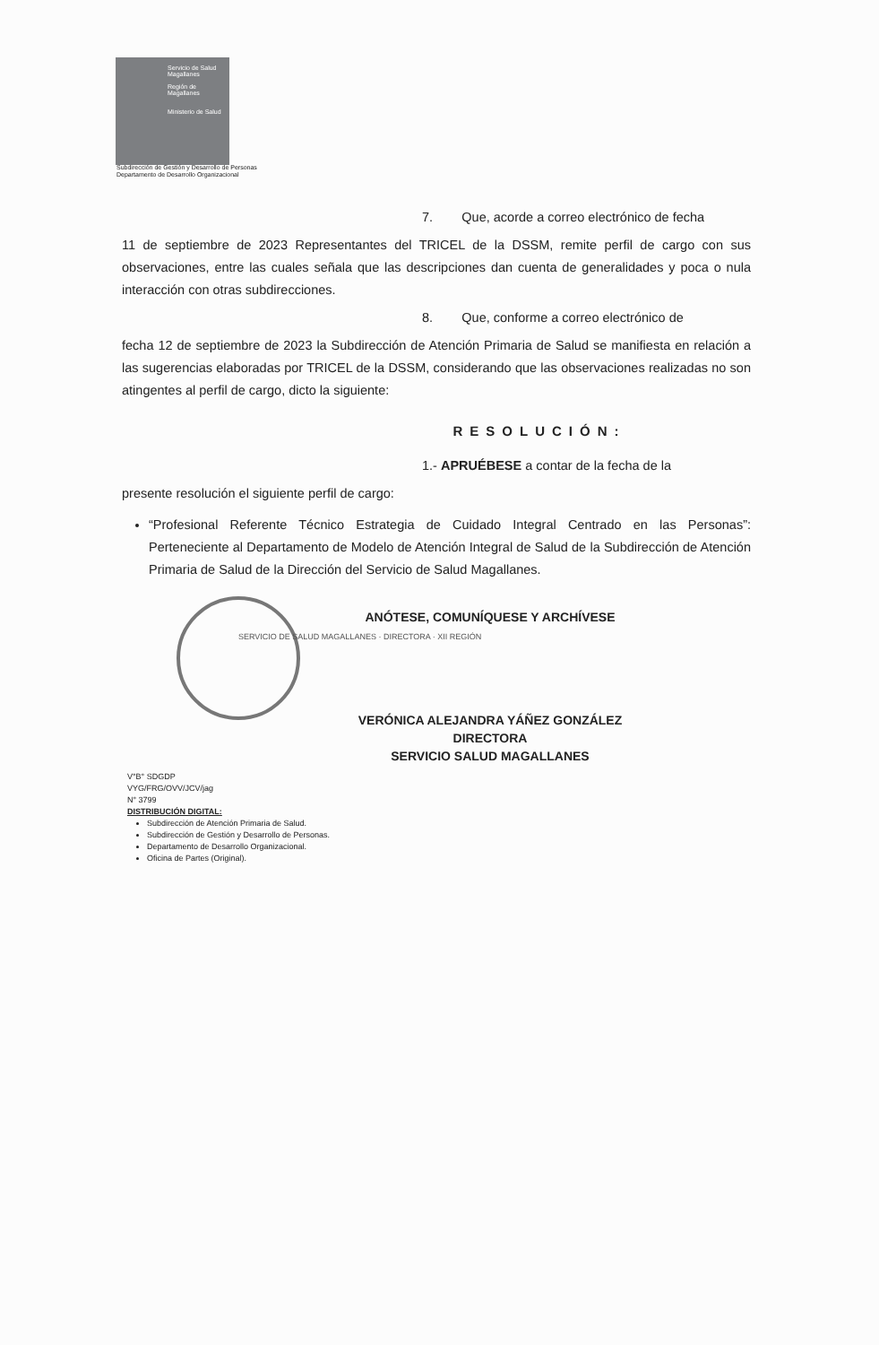Servicio de Salud Magallanes
Región de Magallanes
Ministerio de Salud
Subdirección de Gestión y Desarrollo de Personas
Departamento de Desarrollo Organizacional
7. Que, acorde a correo electrónico de fecha
11 de septiembre de 2023 Representantes del TRICEL de la DSSM, remite perfil de cargo con sus observaciones, entre las cuales señala que las descripciones dan cuenta de generalidades y poca o nula interacción con otras subdirecciones.
8. Que, conforme a correo electrónico de
fecha 12 de septiembre de 2023 la Subdirección de Atención Primaria de Salud se manifiesta en relación a las sugerencias elaboradas por TRICEL de la DSSM, considerando que las observaciones realizadas no son atingentes al perfil de cargo, dicto la siguiente:
RESOLUCIÓN:
1.- APRUÉBESE a contar de la fecha de la
presente resolución el siguiente perfil de cargo:
“Profesional Referente Técnico Estrategia de Cuidado Integral Centrado en las Personas”: Perteneciente al Departamento de Modelo de Atención Integral de Salud de la Subdirección de Atención Primaria de Salud de la Dirección del Servicio de Salud Magallanes.
ANÓTESE, COMUNÍQUESE Y ARCHÍVESE
SERVICIO DE SALUD MAGALLANES · DIRECTORA · XII REGIÓN
VERÓNICA ALEJANDRA YÁÑEZ GONZÁLEZ
DIRECTORA
SERVICIO SALUD MAGALLANES
V°B° SDGDP
VYG/FRG/OVV/JCV/jag
N° 3799
DISTRIBUCIÓN DIGITAL:
Subdirección de Atención Primaria de Salud.
Subdirección de Gestión y Desarrollo de Personas.
Departamento de Desarrollo Organizacional.
Oficina de Partes (Original).